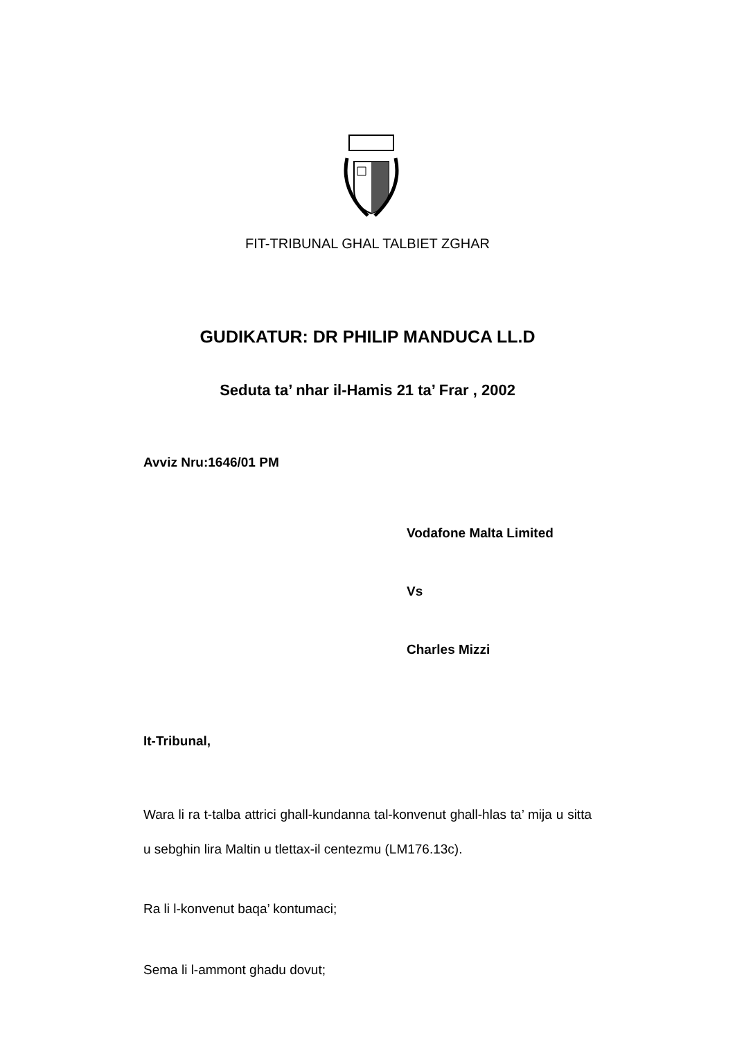FIT-TRIBUNAL GHAL TALBIET ZGHAR
GUDIKATUR: DR PHILIP MANDUCA LL.D
Seduta ta’ nhar il-Hamis 21 ta’ Frar , 2002
Avviz Nru:1646/01 PM
Vodafone Malta Limited
Vs
Charles Mizzi
It-Tribunal,
Wara li ra t-talba attrici ghall-kundanna tal-konvenut ghall-hlas ta’ mija u sitta u sebghin lira Maltin u tlettax-il centezmu (LM176.13c).
Ra li l-konvenut baqa’ kontumaci;
Sema li l-ammont ghadu dovut;